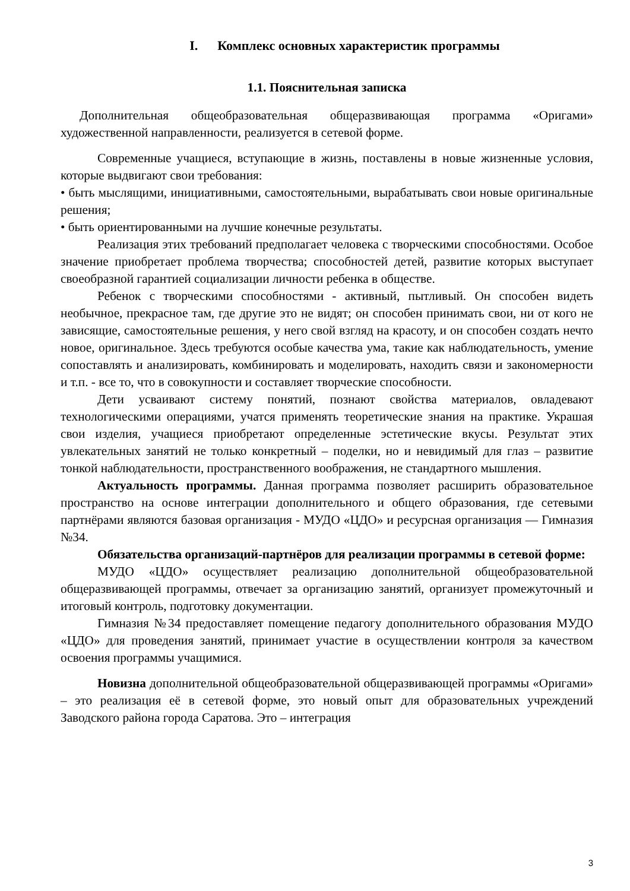I. Комплекс основных характеристик программы
1.1. Пояснительная записка
Дополнительная общеобразовательная общеразвивающая программа «Оригами» художественной направленности, реализуется в сетевой форме.
Современные учащиеся, вступающие в жизнь, поставлены в новые жизненные условия, которые выдвигают свои требования:
• быть мыслящими, инициативными, самостоятельными, вырабатывать свои новые оригинальные решения;
• быть ориентированными на лучшие конечные результаты.
Реализация этих требований предполагает человека с творческими способностями. Особое значение приобретает проблема творчества; способностей детей, развитие которых выступает своеобразной гарантией социализации личности ребенка в обществе.
Ребенок с творческими способностями - активный, пытливый. Он способен видеть необычное, прекрасное там, где другие это не видят; он способен принимать свои, ни от кого не зависящие, самостоятельные решения, у него свой взгляд на красоту, и он способен создать нечто новое, оригинальное. Здесь требуются особые качества ума, такие как наблюдательность, умение сопоставлять и анализировать, комбинировать и моделировать, находить связи и закономерности и т.п. - все то, что в совокупности и составляет творческие способности.
Дети усваивают систему понятий, познают свойства материалов, овладевают технологическими операциями, учатся применять теоретические знания на практике. Украшая свои изделия, учащиеся приобретают определенные эстетические вкусы. Результат этих увлекательных занятий не только конкретный – поделки, но и невидимый для глаз – развитие тонкой наблюдательности, пространственного воображения, не стандартного мышления.
Актуальность программы. Данная программа позволяет расширить образовательное пространство на основе интеграции дополнительного и общего образования, где сетевыми партнёрами являются базовая организация - МУДО «ЦДО» и ресурсная организация — Гимназия №34.
Обязательства организаций-партнёров для реализации программы в сетевой форме:
МУДО «ЦДО» осуществляет реализацию дополнительной общеобразовательной общеразвивающей программы, отвечает за организацию занятий, организует промежуточный и итоговый контроль, подготовку документации.
Гимназия №34 предоставляет помещение педагогу дополнительного образования МУДО «ЦДО» для проведения занятий, принимает участие в осуществлении контроля за качеством освоения программы учащимися.
Новизна дополнительной общеобразовательной общеразвивающей программы «Оригами» – это реализация её в сетевой форме, это новый опыт для образовательных учреждений Заводского района города Саратова. Это – интеграция
3